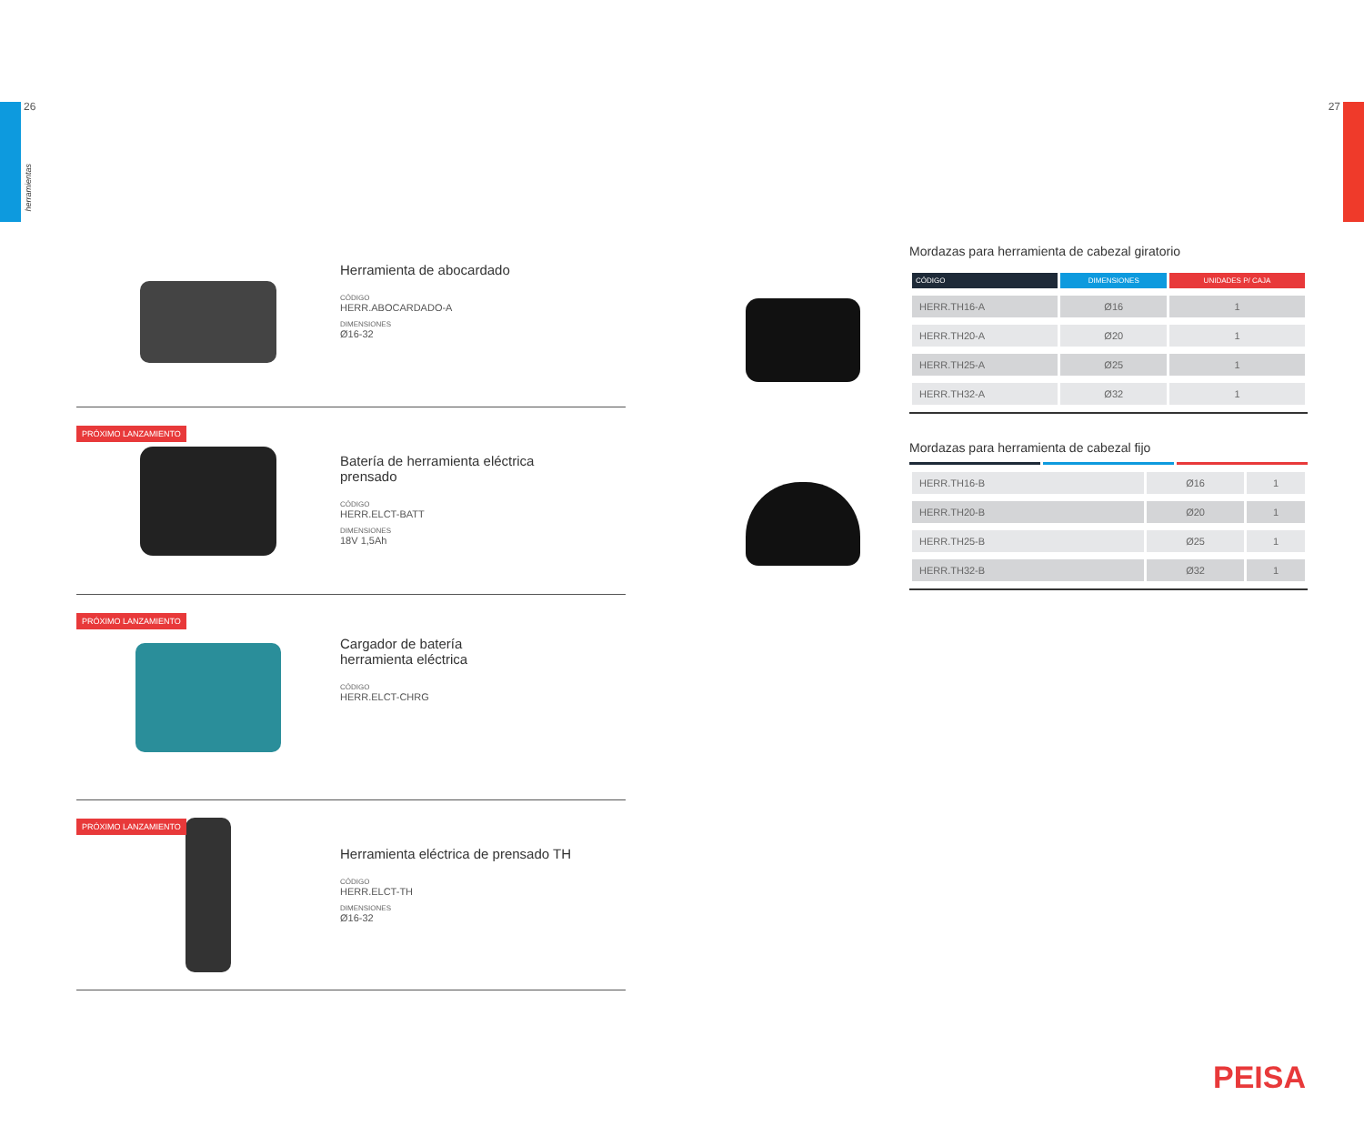26
herramientas
27
Herramienta de abocardado
CÓDIGO
HERR.ABOCARDADO-A
DIMENSIONES
Ø16-32
PRÓXIMO LANZAMIENTO
Batería de herramienta eléctrica
prensado
CÓDIGO
HERR.ELCT-BATT
DIMENSIONES
18V 1,5Ah
PRÓXIMO LANZAMIENTO
Cargador de batería
herramienta eléctrica
CÓDIGO
HERR.ELCT-CHRG
PRÓXIMO LANZAMIENTO
Herramienta eléctrica de prensado TH
CÓDIGO
HERR.ELCT-TH
DIMENSIONES
Ø16-32
Mordazas para herramienta de cabezal giratorio
| CÓDIGO | DIMENSIONES | UNIDADES P/ CAJA |
| --- | --- | --- |
| HERR.TH16-A | Ø16 | 1 |
| HERR.TH20-A | Ø20 | 1 |
| HERR.TH25-A | Ø25 | 1 |
| HERR.TH32-A | Ø32 | 1 |
Mordazas para herramienta de cabezal fijo
| HERR.TH16-B | Ø16 | 1 |
| HERR.TH20-B | Ø20 | 1 |
| HERR.TH25-B | Ø25 | 1 |
| HERR.TH32-B | Ø32 | 1 |
PEISA